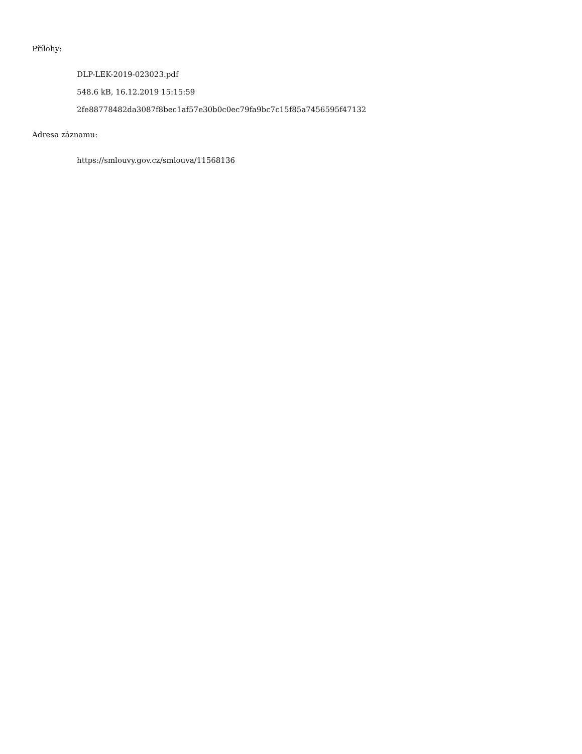Přílohy:
DLP-LEK-2019-023023.pdf
548.6 kB, 16.12.2019 15:15:59
2fe88778482da3087f8bec1af57e30b0c0ec79fa9bc7c15f85a7456595f47132
Adresa záznamu:
https://smlouvy.gov.cz/smlouva/11568136